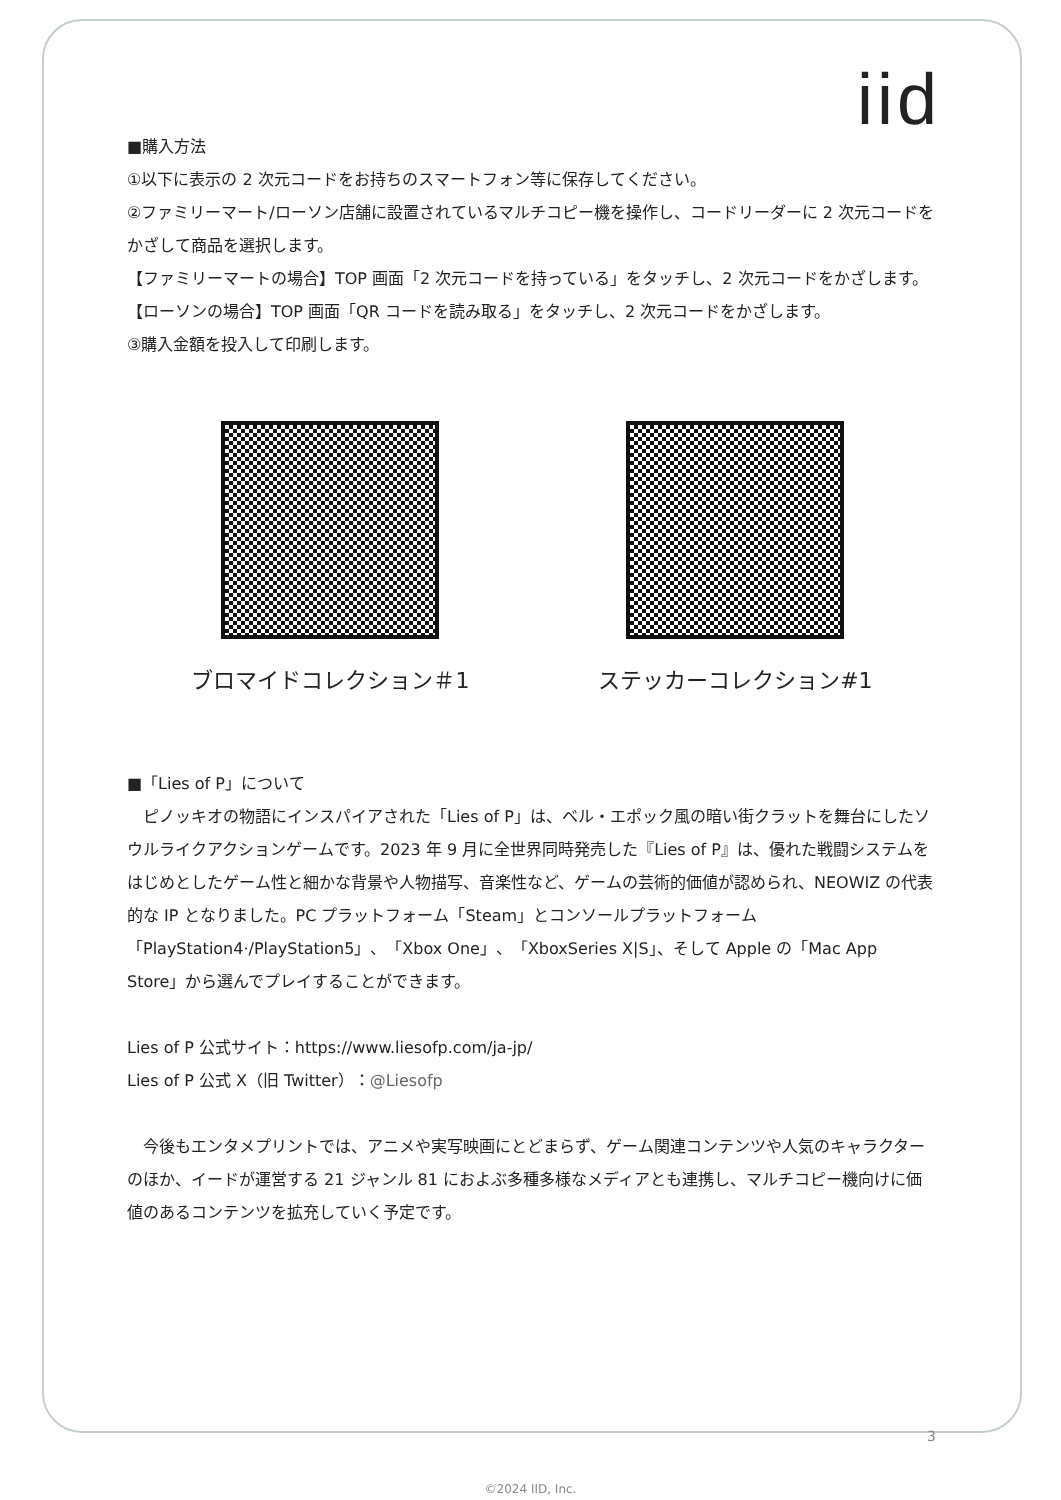iid
■購入方法
①以下に表示の 2 次元コードをお持ちのスマートフォン等に保存してください。
②ファミリーマート/ローソン店舗に設置されているマルチコピー機を操作し、コードリーダーに 2 次元コードをかざして商品を選択します。
【ファミリーマートの場合】TOP 画面「2 次元コードを持っている」をタッチし、2 次元コードをかざします。
【ローソンの場合】TOP 画面「QR コードを読み取る」をタッチし、2 次元コードをかざします。
③購入金額を投入して印刷します。
ブロマイドコレクション＃1 ステッカーコレクション#1
■「Lies of P」について
　ピノッキオの物語にインスパイアされた「Lies of P」は、ベル・エポック風の暗い街クラットを舞台にしたソウルライクアクションゲームです。2023 年 9 月に全世界同時発売した『Lies of P』は、優れた戦闘システムをはじめとしたゲーム性と細かな背景や人物描写、音楽性など、ゲームの芸術的価値が認められ、NEOWIZ の代表的な IP となりました。PC プラットフォーム「Steam」とコンソールプラットフォーム「PlayStation4·/PlayStation5」、「Xbox One」、「XboxSeries X|S」、そして Apple の「Mac App Store」から選んでプレイすることができます。
Lies of P 公式サイト：https://www.liesofp.com/ja-jp/
Lies of P 公式 X（旧 Twitter）：@Liesofp
　今後もエンタメプリントでは、アニメや実写映画にとどまらず、ゲーム関連コンテンツや人気のキャラクターのほか、イードが運営する 21 ジャンル 81 におよぶ多種多様なメディアとも連携し、マルチコピー機向けに価値のあるコンテンツを拡充していく予定です。
3
©2024 IID, Inc.